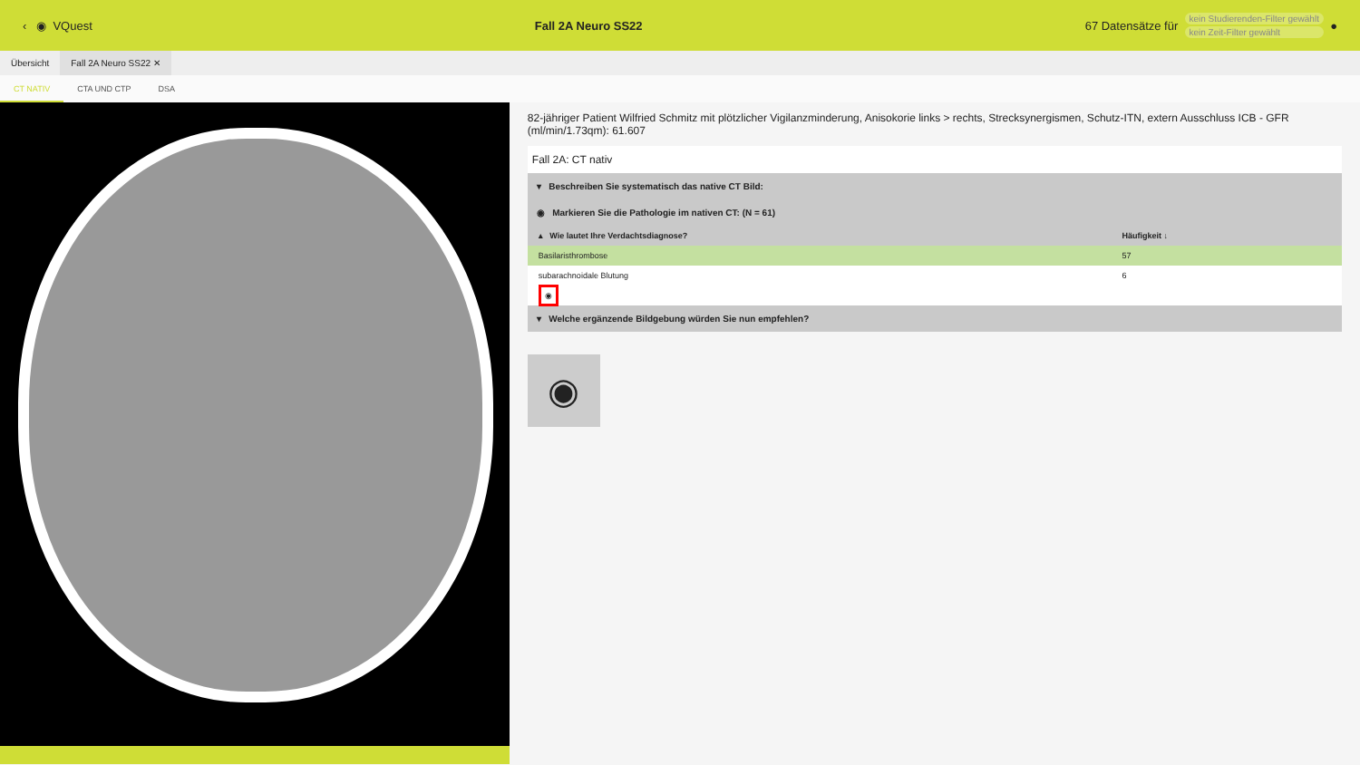‹ ◉ VQuest Fall 2A Neuro SS22 67 Datensätze für kein Studierenden-Filter gewählt
kein Zeit-Filter gewählt ●
Übersicht Fall 2A Neuro SS22 ✕
CT NATIV CTA UND CTP DSA
82-jähriger Patient Wilfried Schmitz mit plötzlicher Vigilanzminderung, Anisokorie links > rechts, Strecksynergismen, Schutz-ITN, extern Ausschluss ICB - GFR (ml/min/1.73qm): 61.607
Fall 2A: CT nativ
▾ Beschreiben Sie systematisch das native CT Bild:
◉ Markieren Sie die Pathologie im nativen CT: (N = 61)
| ▴ Wie lautet Ihre Verdachtsdiagnose? | Häufigkeit ↓ |
| --- | --- |
| Basilaristhrombose | 57 |
| subarachnoidale Blutung | 6 |
| ◉ | |
▾ Welche ergänzende Bildgebung würden Sie nun empfehlen?
◉